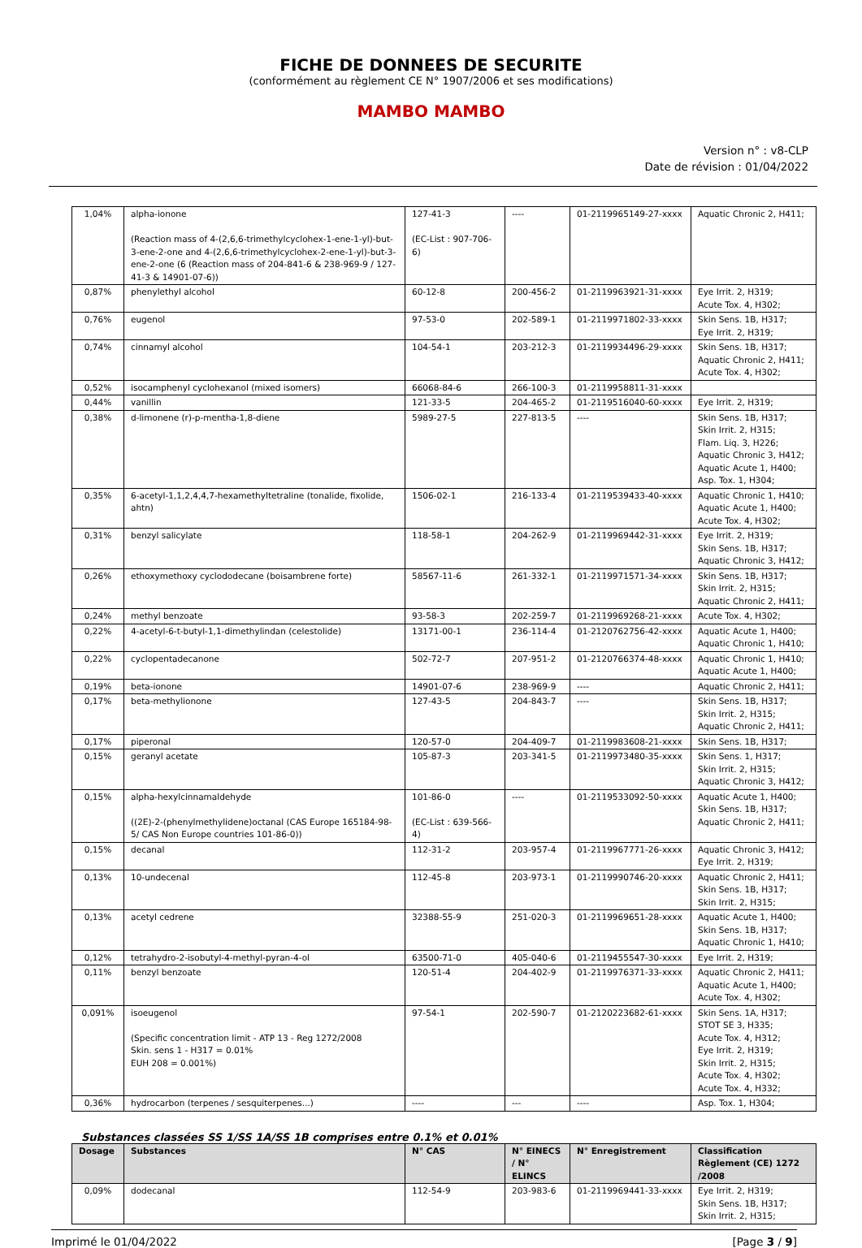FICHE DE DONNEES DE SECURITE
(conformément au règlement CE N° 1907/2006 et ses modifications)
MAMBO MAMBO
Version n° : v8-CLP
Date de révision : 01/04/2022
| 1,04% | alpha-ionone (Reaction mass of 4-(2,6,6-trimethylcyclohex-1-ene-1-yl)-but-3-ene-2-one and 4-(2,6,6-trimethylcyclohex-2-ene-1-yl)-but-3-ene-2-one (6 (Reaction mass of 204-841-6 & 238-969-9 / 127-41-3 & 14901-07-6)) | 127-41-3 (EC-List : 907-706-6) | ---- | 01-2119965149-27-xxxx | Aquatic Chronic 2, H411; |
| 0,87% | phenylethyl alcohol | 60-12-8 | 200-456-2 | 01-2119963921-31-xxxx | Eye Irrit. 2, H319; Acute Tox. 4, H302; |
| 0,76% | eugenol | 97-53-0 | 202-589-1 | 01-2119971802-33-xxxx | Skin Sens. 1B, H317; Eye Irrit. 2, H319; |
| 0,74% | cinnamyl alcohol | 104-54-1 | 203-212-3 | 01-2119934496-29-xxxx | Skin Sens. 1B, H317; Aquatic Chronic 2, H411; Acute Tox. 4, H302; |
| 0,52% | isocamphenyl cyclohexanol (mixed isomers) | 66068-84-6 | 266-100-3 | 01-2119958811-31-xxxx | |
| 0,44% | vanillin | 121-33-5 | 204-465-2 | 01-2119516040-60-xxxx | Eye Irrit. 2, H319; |
| 0,38% | d-limonene (r)-p-mentha-1,8-diene | 5989-27-5 | 227-813-5 | ---- | Skin Sens. 1B, H317; Skin Irrit. 2, H315; Flam. Liq. 3, H226; Aquatic Chronic 3, H412; Aquatic Acute 1, H400; Asp. Tox. 1, H304; |
| 0,35% | 6-acetyl-1,1,2,4,4,7-hexamethyltetraline (tonalide, fixolide, ahtn) | 1506-02-1 | 216-133-4 | 01-2119539433-40-xxxx | Aquatic Chronic 1, H410; Aquatic Acute 1, H400; Acute Tox. 4, H302; |
| 0,31% | benzyl salicylate | 118-58-1 | 204-262-9 | 01-2119969442-31-xxxx | Eye Irrit. 2, H319; Skin Sens. 1B, H317; Aquatic Chronic 3, H412; |
| 0,26% | ethoxymethoxy cyclododecane (boisambrene forte) | 58567-11-6 | 261-332-1 | 01-2119971571-34-xxxx | Skin Sens. 1B, H317; Skin Irrit. 2, H315; Aquatic Chronic 2, H411; |
| 0,24% | methyl benzoate | 93-58-3 | 202-259-7 | 01-2119969268-21-xxxx | Acute Tox. 4, H302; |
| 0,22% | 4-acetyl-6-t-butyl-1,1-dimethylindan (celestolide) | 13171-00-1 | 236-114-4 | 01-2120762756-42-xxxx | Aquatic Acute 1, H400; Aquatic Chronic 1, H410; |
| 0,22% | cyclopentadecanone | 502-72-7 | 207-951-2 | 01-2120766374-48-xxxx | Aquatic Chronic 1, H410; Aquatic Acute 1, H400; |
| 0,19% | beta-ionone | 14901-07-6 | 238-969-9 | ---- | Aquatic Chronic 2, H411; |
| 0,17% | beta-methylionone | 127-43-5 | 204-843-7 | ---- | Skin Sens. 1B, H317; Skin Irrit. 2, H315; Aquatic Chronic 2, H411; |
| 0,17% | piperonal | 120-57-0 | 204-409-7 | 01-2119983608-21-xxxx | Skin Sens. 1B, H317; |
| 0,15% | geranyl acetate | 105-87-3 | 203-341-5 | 01-2119973480-35-xxxx | Skin Sens. 1, H317; Skin Irrit. 2, H315; Aquatic Chronic 3, H412; |
| 0,15% | alpha-hexylcinnamaldehyde ((2E)-2-(phenylmethylidene)octanal (CAS Europe 165184-98-5/ CAS Non Europe countries 101-86-0)) | 101-86-0 (EC-List : 639-566-4) | ---- | 01-2119533092-50-xxxx | Aquatic Acute 1, H400; Skin Sens. 1B, H317; Aquatic Chronic 2, H411; |
| 0,15% | decanal | 112-31-2 | 203-957-4 | 01-2119967771-26-xxxx | Aquatic Chronic 3, H412; Eye Irrit. 2, H319; |
| 0,13% | 10-undecenal | 112-45-8 | 203-973-1 | 01-2119990746-20-xxxx | Aquatic Chronic 2, H411; Skin Sens. 1B, H317; Skin Irrit. 2, H315; |
| 0,13% | acetyl cedrene | 32388-55-9 | 251-020-3 | 01-2119969651-28-xxxx | Aquatic Acute 1, H400; Skin Sens. 1B, H317; Aquatic Chronic 1, H410; |
| 0,12% | tetrahydro-2-isobutyl-4-methyl-pyran-4-ol | 63500-71-0 | 405-040-6 | 01-2119455547-30-xxxx | Eye Irrit. 2, H319; |
| 0,11% | benzyl benzoate | 120-51-4 | 204-402-9 | 01-2119976371-33-xxxx | Aquatic Chronic 2, H411; Aquatic Acute 1, H400; Acute Tox. 4, H302; |
| 0,091% | isoeugenol (Specific concentration limit - ATP 13 - Reg 1272/2008 Skin. sens 1 - H317 = 0.01% EUH 208 = 0.001%) | 97-54-1 | 202-590-7 | 01-2120223682-61-xxxx | Skin Sens. 1A, H317; STOT SE 3, H335; Acute Tox. 4, H312; Eye Irrit. 2, H319; Skin Irrit. 2, H315; Acute Tox. 4, H302; Acute Tox. 4, H332; |
| 0,36% | hydrocarbon (terpenes / sesquiterpenes...) | ---- | --- | ---- | Asp. Tox. 1, H304; |
Substances classées SS 1/SS 1A/SS 1B comprises entre 0.1% et 0.01%
| Dosage | Substances | N° CAS | N° EINECS / N° ELINCS | N° Enregistrement | Classification Règlement (CE) 1272 /2008 |
| --- | --- | --- | --- | --- | --- |
| 0,09% | dodecanal | 112-54-9 | 203-983-6 | 01-2119969441-33-xxxx | Eye Irrit. 2, H319; Skin Sens. 1B, H317; Skin Irrit. 2, H315; |
Imprimé le 01/04/2022 [Page 3 / 9]